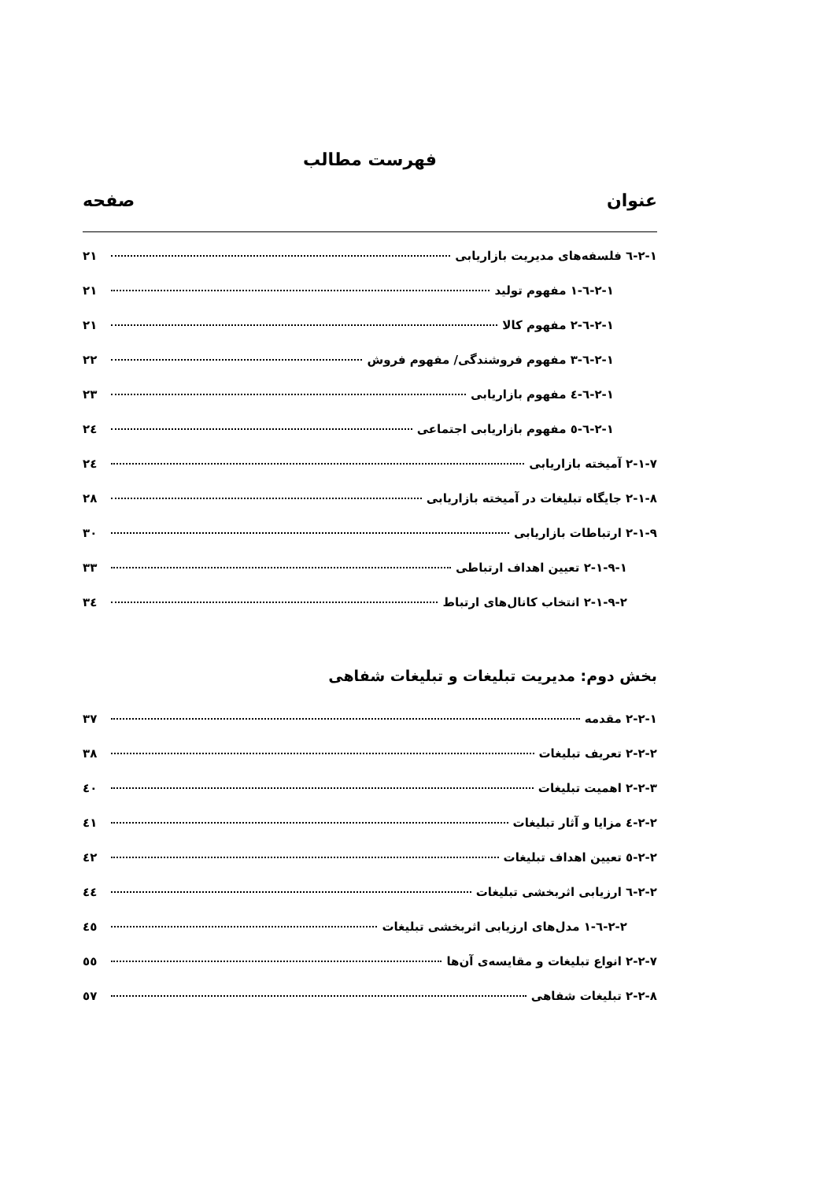فهرست مطالب
عنوان صفحه
۲-۱-٦ فلسفه‌های مدیریت بازاریابی ۲۱
۲-۱-٦-۱ مفهوم تولید ۲۱
۲-۱-٦-۲ مفهوم کالا ۲۱
۲-۱-٦-۳ مفهوم فروشندگی/ مفهوم فروش ۲۲
۲-۱-٦-٤ مفهوم بازاریابی ۲۳
۲-۱-٦-٥ مفهوم بازاریابی اجتماعی ۲٤
۲-۱-۷ آمیخته بازاریابی ۲٤
۲-۱-۸ جایگاه تبلیغات در آمیخته بازاریابی ۲۸
۲-۱-۹ ارتباطات بازاریابی ۳۰
۲-۱-۹-۱ تعیین اهداف ارتباطی ۳۳
۲-۱-۹-۲ انتخاب کانال‌های ارتباط ۳٤
بخش دوم: مدیریت تبلیغات و تبلیغات شفاهی
۲-۲-۱ مقدمه ۳۷
۲-۲-۲ تعریف تبلیغات ۳۸
۲-۲-۳ اهمیت تبلیغات ٤۰
۲-۲-٤ مزایا و آثار تبلیغات ٤۱
۲-۲-٥ تعیین اهداف تبلیغات ٤۲
۲-۲-٦ ارزیابی اثربخشی تبلیغات ٤٤
۲-۲-٦-۱ مدل‌های ارزیابی اثربخشی تبلیغات ٤٥
۲-۲-۷ انواع تبلیغات و مقایسه‌ی آن‌ها ٥٥
۲-۲-۸ تبلیغات شفاهی ٥۷